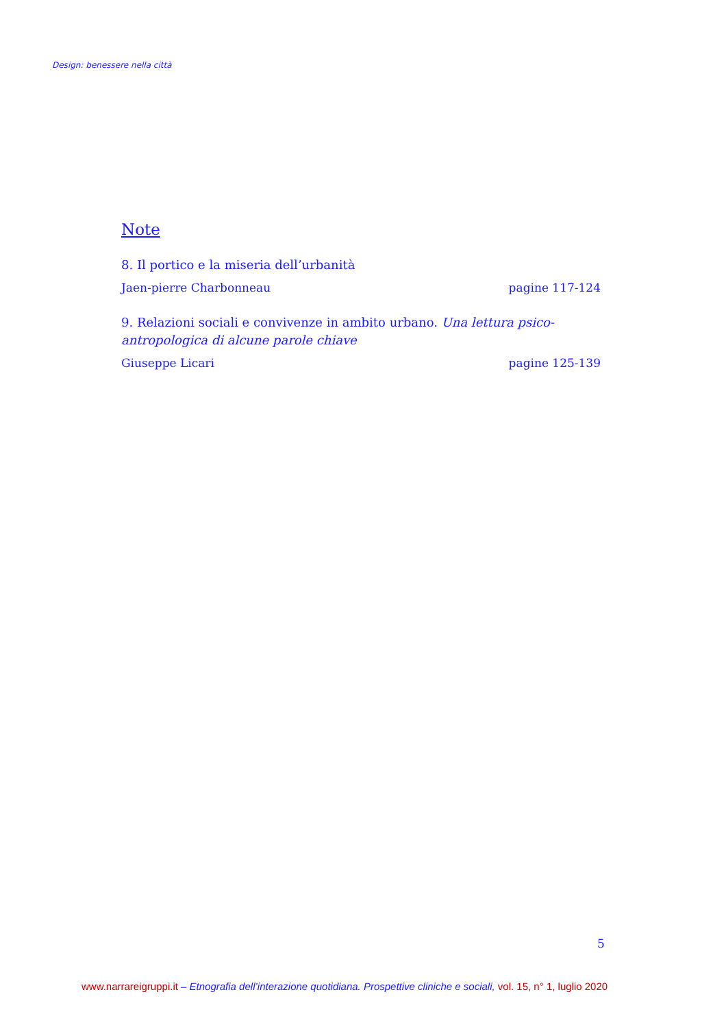Design: benessere nella città
Note
8. Il portico e la miseria dell’urbanità
Jaen-pierre Charbonneau pagine 117-124
9. Relazioni sociali e convivenze in ambito urbano. Una lettura psico-antropologica di alcune parole chiave
Giuseppe Licari pagine 125-139
5
www.narrareigruppi.it – Etnografia dell’interazione quotidiana. Prospettive cliniche e sociali, vol. 15, n° 1, luglio 2020